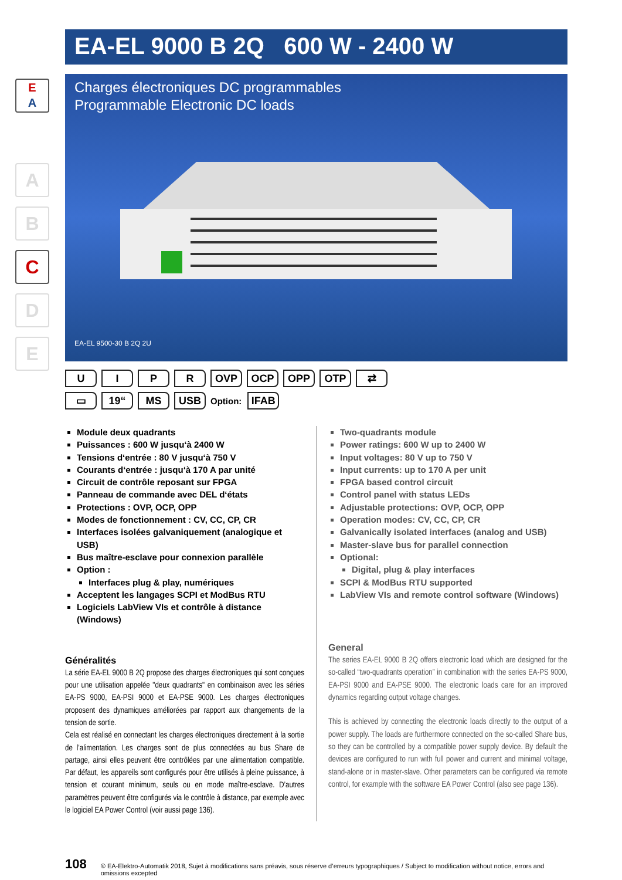E
A
A
B
C
D
E
EA-EL 9000 B 2Q 600 W - 2400 W
Charges électroniques DC programmables
Programmable Electronic DC loads
EA-EL 9500-30 B 2Q 2U
UIPR OVP OCP OPP OTP ⇄
▭ 19“MS USB Option: IFAB
Module deux quadrants
Puissances : 600 W jusqu‘à 2400 W
Tensions d‘entrée : 80 V jusqu‘à 750 V
Courants d‘entrée : jusqu‘à 170 A par unité
Circuit de contrôle reposant sur FPGA
Panneau de commande avec DEL d‘états
Protections : OVP, OCP, OPP
Modes de fonctionnement : CV, CC, CP, CR
Interfaces isolées galvaniquement (analogique et USB)
Bus maître-esclave pour connexion parallèle
Option :
Interfaces plug & play, numériques
Acceptent les langages SCPI et ModBus RTU
Logiciels LabView VIs et contrôle à distance (Windows)
Généralités
La série EA-EL 9000 B 2Q propose des charges électroniques qui sont conçues pour une utilisation appelée "deux quadrants" en combinaison avec les séries EA-PS 9000, EA-PSI 9000 et EA-PSE 9000. Les charges électroniques proposent des dynamiques améliorées par rapport aux changements de la tension de sortie.
Cela est réalisé en connectant les charges électroniques directement à la sortie de l’alimentation. Les charges sont de plus connectées au bus Share de partage, ainsi elles peuvent être contrôlées par une alimentation compatible. Par défaut, les appareils sont configurés pour être utilisés à pleine puissance, à tension et courant minimum, seuls ou en mode maître-esclave. D’autres paramètres peuvent être configurés via le contrôle à distance, par exemple avec le logiciel EA Power Control (voir aussi page 136).
Two-quadrants module
Power ratings: 600 W up to 2400 W
Input voltages: 80 V up to 750 V
Input currents: up to 170 A per unit
FPGA based control circuit
Control panel with status LEDs
Adjustable protections: OVP, OCP, OPP
Operation modes: CV, CC, CP, CR
Galvanically isolated interfaces (analog and USB)
Master-slave bus for parallel connection
Optional:
Digital, plug & play interfaces
SCPI & ModBus RTU supported
LabView VIs and remote control software (Windows)
General
The series EA-EL 9000 B 2Q offers electronic load which are designed for the so-called “two-quadrants operation” in combination with the series EA-PS 9000, EA-PSI 9000 and EA-PSE 9000. The electronic loads care for an improved dynamics regarding output voltage changes.
This is achieved by connecting the electronic loads directly to the output of a power supply. The loads are furthermore connected on the so-called Share bus, so they can be controlled by a compatible power supply device. By default the devices are configured to run with full power and current and minimal voltage, stand-alone or in master-slave. Other parameters can be configured via remote control, for example with the software EA Power Control (also see page 136).
108 © EA-Elektro-Automatik 2018, Sujet à modifications sans préavis, sous réserve d’erreurs typographiques / Subject to modification without notice, errors and omissions excepted